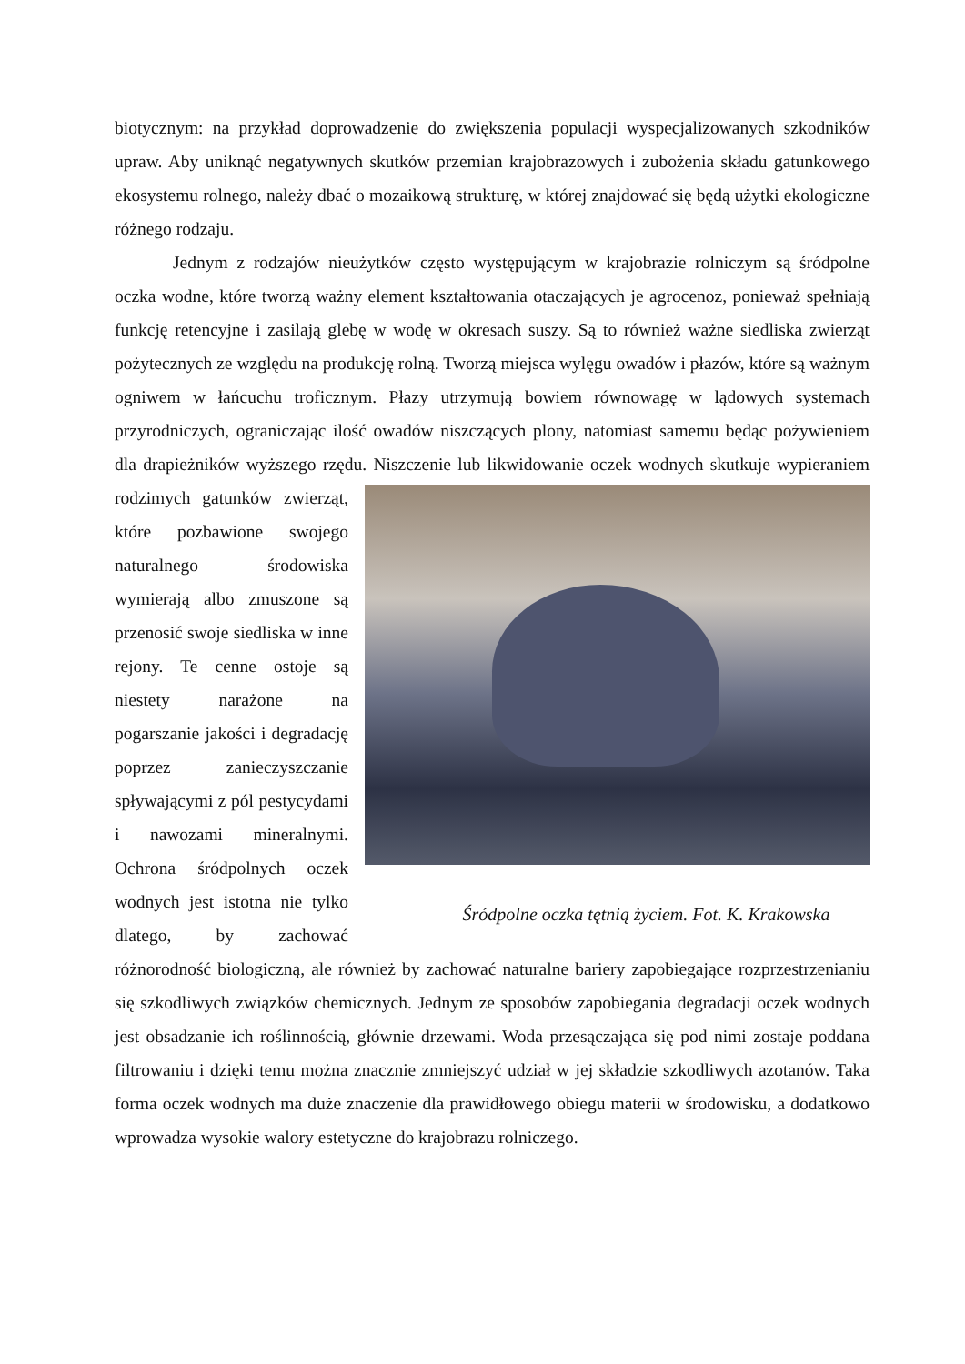biotycznym: na przykład doprowadzenie do zwiększenia populacji wyspecjalizowanych szkodników upraw. Aby uniknąć negatywnych skutków przemian krajobrazowych i zubożenia składu gatunkowego ekosystemu rolnego, należy dbać o mozaikową strukturę, w której znajdować się będą użytki ekologiczne różnego rodzaju.
Jednym z rodzajów nieużytków często występującym w krajobrazie rolniczym są śródpolne oczka wodne, które tworzą ważny element kształtowania otaczających je agrocenoz, ponieważ spełniają funkcję retencyjne i zasilają glebę w wodę w okresach suszy. Są to również ważne siedliska zwierząt pożytecznych ze względu na produkcję rolną. Tworzą miejsca wylęgu owadów i płazów, które są ważnym ogniwem w łańcuchu troficznym. Płazy utrzymują bowiem równowagę w lądowych systemach przyrodniczych, ograniczając ilość owadów niszczących plony, natomiast samemu będąc pożywieniem dla drapieżników wyższego rzędu. Niszczenie lub likwidowanie oczek wodnych skutkuje wypieraniem Śródpolne oczka tętnią życiem. Fot. K. Krakowska rodzimych gatunków zwierząt, które pozbawione swojego naturalnego środowiska wymierają albo zmuszone są przenosić swoje siedliska w inne rejony. Te cenne ostoje są niestety narażone na pogarszanie jakości i degradację poprzez zanieczyszczanie spływającymi z pól pestycydami i nawozami mineralnymi. Ochrona śródpolnych oczek wodnych jest istotna nie tylko dlatego, by zachować różnorodność biologiczną, ale również by zachować naturalne bariery zapobiegające rozprzestrzenianiu się szkodliwych związków chemicznych. Jednym ze sposobów zapobiegania degradacji oczek wodnych jest obsadzanie ich roślinnością, głównie drzewami. Woda przesączająca się pod nimi zostaje poddana filtrowaniu i dzięki temu można znacznie zmniejszyć udział w jej składzie szkodliwych azotanów. Taka forma oczek wodnych ma duże znaczenie dla prawidłowego obiegu materii w środowisku, a dodatkowo wprowadza wysokie walory estetyczne do krajobrazu rolniczego.